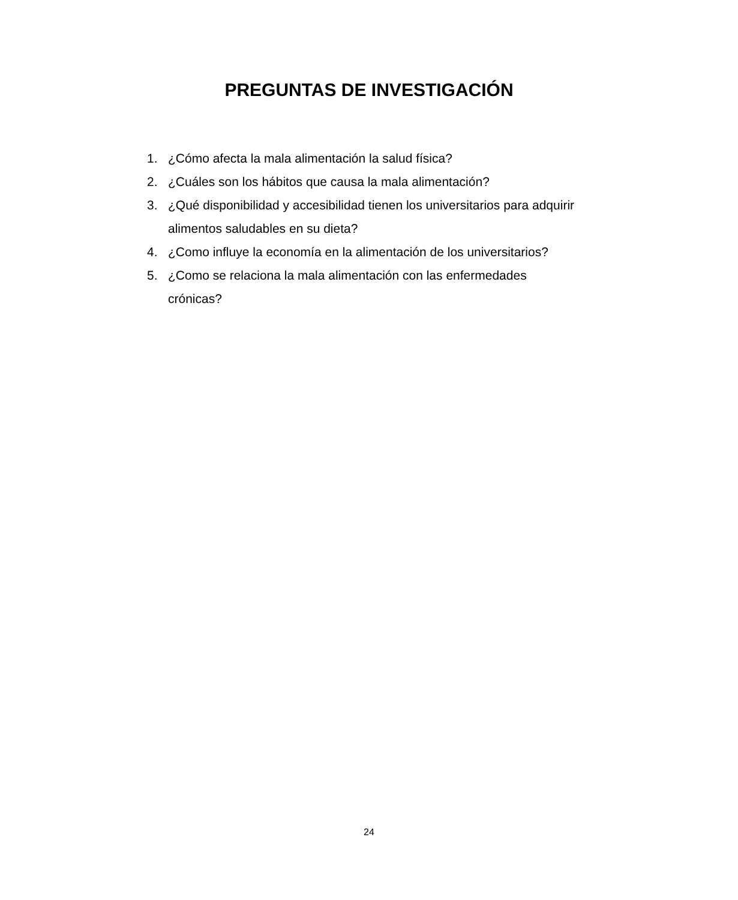PREGUNTAS DE INVESTIGACIÓN
1. ¿Cómo afecta la mala alimentación la salud física?
2. ¿Cuáles son los hábitos que causa la mala alimentación?
3. ¿Qué disponibilidad y accesibilidad tienen los universitarios para adquirir alimentos saludables en su dieta?
4. ¿Como influye la economía en la alimentación de los universitarios?
5. ¿Como se relaciona la mala alimentación con las enfermedades
crónicas?
24